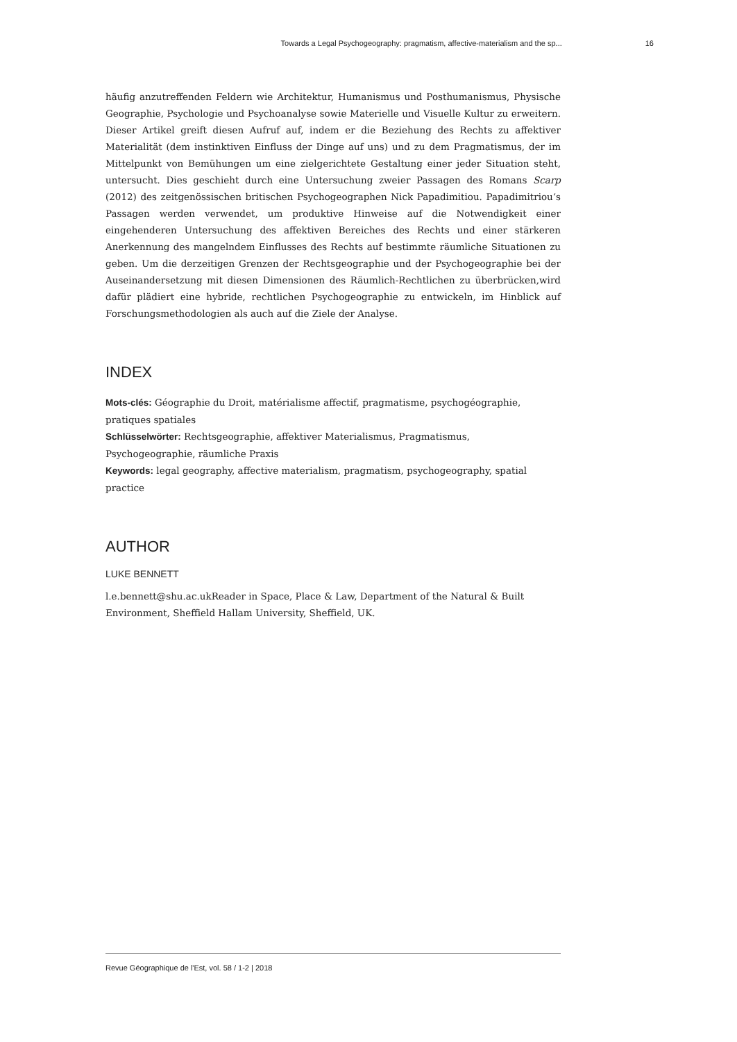Towards a Legal Psychogeography: pragmatism, affective-materialism and the sp... 16
häufig anzutreffenden Feldern wie Architektur, Humanismus und Posthumanismus, Physische Geographie, Psychologie und Psychoanalyse sowie Materielle und Visuelle Kultur zu erweitern. Dieser Artikel greift diesen Aufruf auf, indem er die Beziehung des Rechts zu affektiver Materialität (dem instinktiven Einfluss der Dinge auf uns) und zu dem Pragmatismus, der im Mittelpunkt von Bemühungen um eine zielgerichtete Gestaltung einer jeder Situation steht, untersucht. Dies geschieht durch eine Untersuchung zweier Passagen des Romans Scarp (2012) des zeitgenössischen britischen Psychogeographen Nick Papadimitiou. Papadimitriou‘s Passagen werden verwendet, um produktive Hinweise auf die Notwendigkeit einer eingehenderen Untersuchung des affektiven Bereiches des Rechts und einer stärkeren Anerkennung des mangelndem Einflusses des Rechts auf bestimmte räumliche Situationen zu geben. Um die derzeitigen Grenzen der Rechtsgeographie und der Psychogeographie bei der Auseinandersetzung mit diesen Dimensionen des Räumlich-Rechtlichen zu überbrücken,wird dafür plädiert eine hybride, rechtlichen Psychogeographie zu entwickeln, im Hinblick auf Forschungsmethodologien als auch auf die Ziele der Analyse.
INDEX
Mots-clés: Géographie du Droit, matérialisme affectif, pragmatisme, psychogéographie, pratiques spatiales
Schlüsselwörter: Rechtsgeographie, affektiver Materialismus, Pragmatismus, Psychogeographie, räumliche Praxis
Keywords: legal geography, affective materialism, pragmatism, psychogeography, spatial practice
AUTHOR
LUKE BENNETT
l.e.bennett@shu.ac.ukReader in Space, Place & Law, Department of the Natural & Built Environment, Sheffield Hallam University, Sheffield, UK.
Revue Géographique de l'Est, vol. 58 / 1-2 | 2018